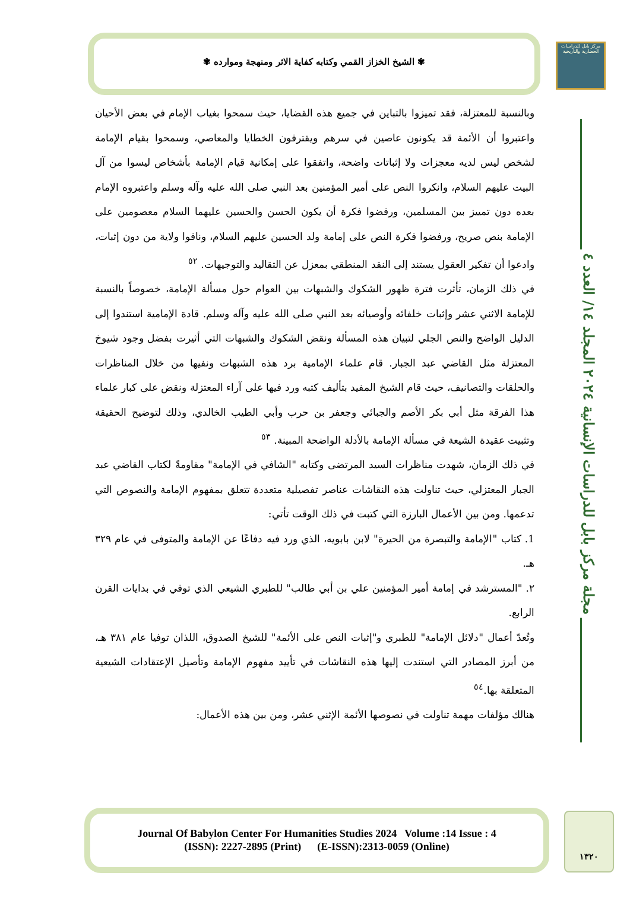✾ الشيخ الخزاز القمي وكتابه كفاية الاثر ومنهجة وموارده ✾
مركز بابل للدراسات الحضارية والتاريخية
مجلة مركز بابل للدراسات الإنسانية ٢٠٢٤ المجلد ١٤/ العدد ٤
وبالنسبة للمعتزلة، فقد تميزوا بالتباين في جميع هذه القضايا، حيث سمحوا بغياب الإمام في بعض الأحيان واعتبروا أن الأئمة قد يكونون عاصين في سرهم ويقترفون الخطايا والمعاصي، وسمحوا بقيام الإمامة لشخص ليس لديه معجزات ولا إثباتات واضحة، واتفقوا على إمكانية قيام الإمامة بأشخاص ليسوا من آل البيت عليهم السلام، وانكروا النص على أمير المؤمنين بعد النبي صلى الله عليه وآله وسلم واعتبروه الإمام بعده دون تمييز بين المسلمين، ورفضوا فكرة أن يكون الحسن والحسين عليهما السلام معصومين على الإمامة بنص صريح، ورفضوا فكرة النص على إمامة ولد الحسين عليهم السلام، ونافوا ولاية من دون إثبات، وادعوا أن تفكير العقول يستند إلى النقد المنطقي بمعزل عن التقاليد والتوجيهات. <sup>٥٢</sup>
في ذلك الزمان، تأثرت فترة ظهور الشكوك والشبهات بين العوام حول مسألة الإمامة، خصوصاً بالنسبة للإمامة الاثني عشر وإثبات خلفائه وأوصيائه بعد النبي صلى الله عليه وآله وسلم. قادة الإمامية استندوا إلى الدليل الواضح والنص الجلي لتبيان هذه المسألة ونقض الشكوك والشبهات التي أثيرت بفضل وجود شيوخ المعتزلة مثل القاضي عبد الجبار. قام علماء الإمامية برد هذه الشبهات ونفيها من خلال المناظرات والحلقات والتصانيف، حيث قام الشيخ المفيد بتأليف كتبه ورد فيها على آراء المعتزلة ونقض على كبار علماء هذا الفرقة مثل أبي بكر الأصم والجبائي وجعفر بن حرب وأبي الطيب الخالدي، وذلك لتوضيح الحقيقة وتثبيت عقيدة الشيعة في مسألة الإمامة بالأدلة الواضحة المبينة. <sup>٥٣</sup>
في ذلك الزمان، شهدت مناظرات السيد المرتضى وكتابه "الشافي في الإمامة" مقاومةً لكتاب القاضي عبد الجبار المعتزلي، حيث تناولت هذه النقاشات عناصر تفصيلية متعددة تتعلق بمفهوم الإمامة والنصوص التي تدعمها. ومن بين الأعمال البارزة التي كتبت في ذلك الوقت تأتي:
1. كتاب "الإمامة والتبصرة من الحيرة" لابن بابويه، الذي ورد فيه دفاعًا عن الإمامة والمتوفى في عام ٣٢٩ هـ.
٢. "المسترشد في إمامة أمير المؤمنين علي بن أبي طالب" للطبري الشيعي الذي توفي في بدايات القرن الرابع.
وتُعدّ أعمال "دلائل الإمامة" للطبري و"إثبات النص على الأئمة" للشيخ الصدوق، اللذان توفيا عام ٣٨١ هـ، من أبرز المصادر التي استندت إليها هذه النقاشات في تأييد مفهوم الإمامة وتأصيل الإعتقادات الشيعية المتعلقة بها.<sup>٥٤</sup>
هنالك مؤلفات مهمة تناولت في نصوصها الأئمة الإثني عشر، ومن بين هذه الأعمال:
Journal Of Babylon Center For Humanities Studies 2024 Volume :14 Issue : 4
(ISSN): 2227-2895 (Print) (E-ISSN):2313-0059 (Online)
١٣٢٠